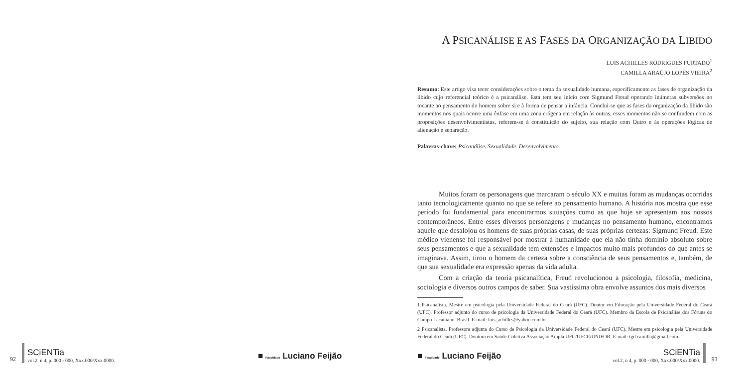92 SCiENTia
vol.2, n 4, p. 000 - 000, Xxx.000/Xxx.0000.
■ Faculdade Luciano Feijão
A PSICANÁLISE E AS FASES DA ORGANIZAÇÃO DA LIBIDO
LUIS ACHILLES RODRIGUES FURTADO<sup>1</sup>
CAMILLA ARAÚJO LOPES VIEIRA<sup>2</sup>
Resumo: Este artigo visa tecer considerações sobre o tema da sexualidade humana, especificamente as fases de organização da libido cujo referencial teórico é a psicanálise. Esta tem seu início com Sigmund Freud operando inúmeras subversões no tocante ao pensamento do homem sobre si e à forma de pensar a infância. Conclui-se que as fases da organização da libido são momentos nos quais ocorre uma ênfase em uma zona erógena em relação às outras, esses momentos não se confundem com as proposições desenvolvimentistas, referem-se à constituição do sujeito, sua relação com Outro e às operações lógicas de alienação e separação.
Palavras-chave: Psicanálise. Sexualidade. Desenvolvimento.
Muitos foram os personagens que marcaram o século XX e muitas foram as mudanças ocorridas tanto tecnologicamente quanto no que se refere ao pensamento humano. A história nos mostra que esse período foi fundamental para encontrarmos situações como as que hoje se apresentam aos nossos contemporâneos. Entre esses diversos personagens e mudanças no pensamento humano, encontramos aquele que desalojou os homens de suas próprias casas, de suas próprias certezas: Sigmund Freud. Este médico vienense foi responsável por mostrar à humanidade que ela não tinha domínio absoluto sobre seus pensamentos e que a sexualidade tem extensões e impactos muito mais profundos do que antes se imaginava. Assim, tirou o homem da certeza sobre a consciência de seus pensamentos e, também, de que sua sexualidade era expressão apenas da vida adulta.
Com a criação da teoria psicanalítica, Freud revolucionou a psicologia, filosofia, medicina, sociologia e diversos outros campos de saber. Sua vastíssima obra envolve assuntos dos mais diversos
1 Psicanalista. Mestre em psicologia pela Universidade Federal do Ceará (UFC). Doutor em Educação pela Universidade Federal do Ceará (UFC). Professor adjunto do curso de psicologia da Universidade Federal do Ceará (UFC). Membro da Escola de Psicanálise dos Fóruns do Campo Lacaniano–Brasil. E-mail: luis_achilles@yahoo.com.br
2 Psicanalista. Professora adjunta do Curso de Psicologia da Universidade Federal do Ceará (UFC). Mestre em psicologia pela Universidade Federal do Ceará (UFC). Doutora em Saúde Coletiva Associação Ampla UFC/UECE/UNIFOR. E-mail: tgd.camilla@gmail.com
■ Faculdade Luciano Feijão
SCiENTia
vol.2, n 4, p. 000 - 000, Xxx.000/Xxx.0000. 93